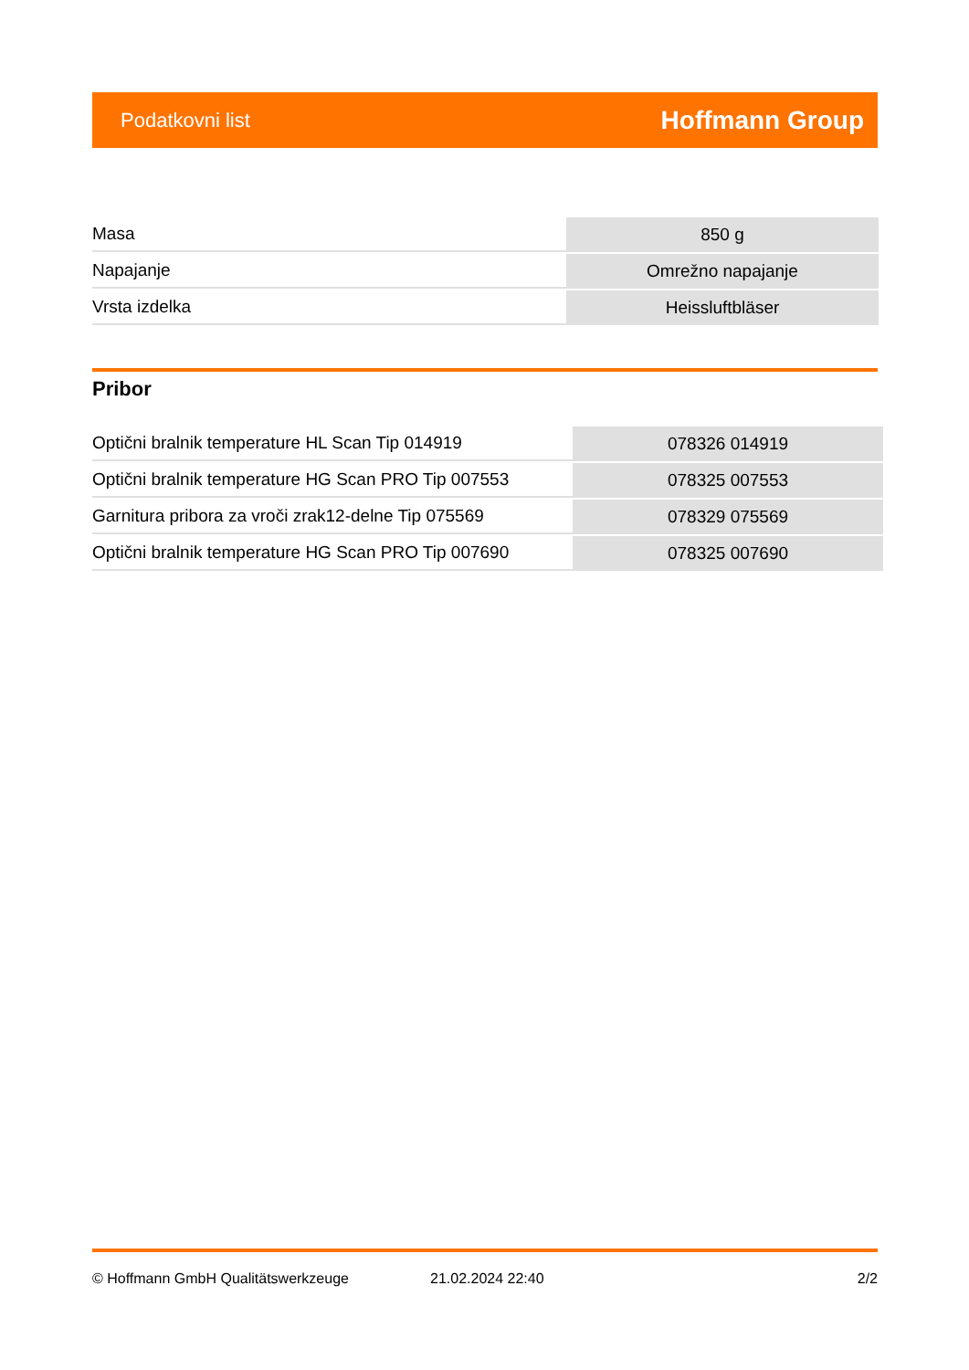Podatkovni list Hoffmann Group
| Masa | 850 g |
| Napajanje | Omrežno napajanje |
| Vrsta izdelka | Heissluftbläser |
Pribor
| Optični bralnik temperature HL Scan Tip 014919 | 078326 014919 |
| Optični bralnik temperature HG Scan PRO Tip 007553 | 078325 007553 |
| Garnitura pribora za vroči zrak12-delne Tip 075569 | 078329 075569 |
| Optični bralnik temperature HG Scan PRO Tip 007690 | 078325 007690 |
© Hoffmann GmbH Qualitätswerkzeuge 21.02.2024 22:40 2/2